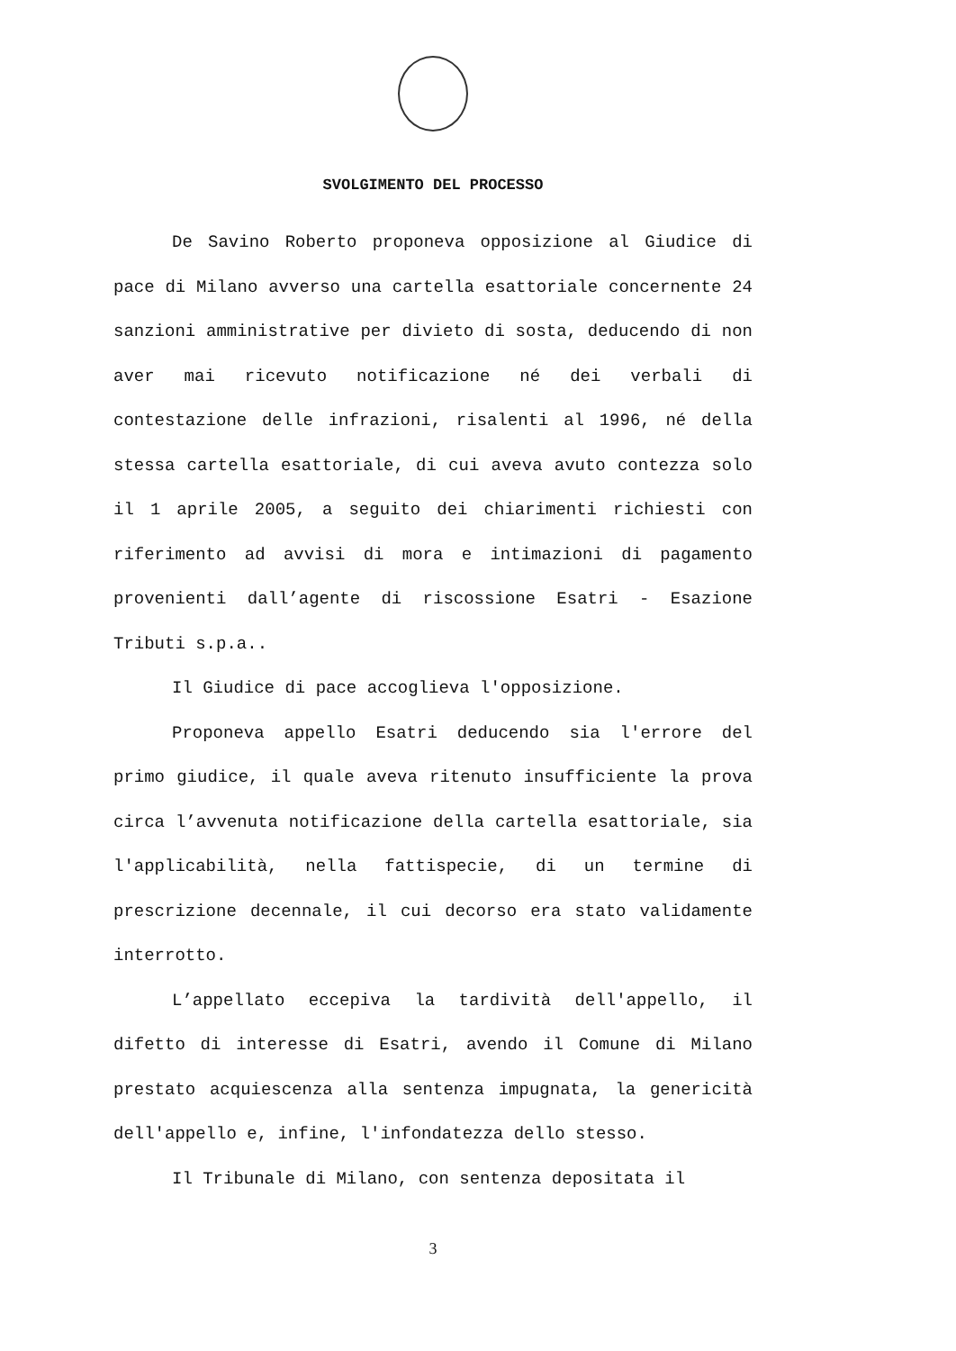SVOLGIMENTO DEL PROCESSO
De Savino Roberto proponeva opposizione al Giudice di pace di Milano avverso una cartella esattoriale concernente 24 sanzioni amministrative per divieto di sosta, deducendo di non aver mai ricevuto notificazione né dei verbali di contestazione delle infrazioni, risalenti al 1996, né della stessa cartella esattoriale, di cui aveva avuto contezza solo il 1 aprile 2005, a seguito dei chiarimenti richiesti con riferimento ad avvisi di mora e intimazioni di pagamento provenienti dall’agente di riscossione Esatri - Esazione Tributi s.p.a..
Il Giudice di pace accoglieva l'opposizione.
Proponeva appello Esatri deducendo sia l'errore del primo giudice, il quale aveva ritenuto insufficiente la prova circa l’avvenuta notificazione della cartella esattoriale, sia l'applicabilità, nella fattispecie, di un termine di prescrizione decennale, il cui decorso era stato validamente interrotto.
L’appellato eccepiva la tardività dell'appello, il difetto di interesse di Esatri, avendo il Comune di Milano prestato acquiescenza alla sentenza impugnata, la genericità dell'appello e, infine, l'infondatezza dello stesso.
Il Tribunale di Milano, con sentenza depositata il
3